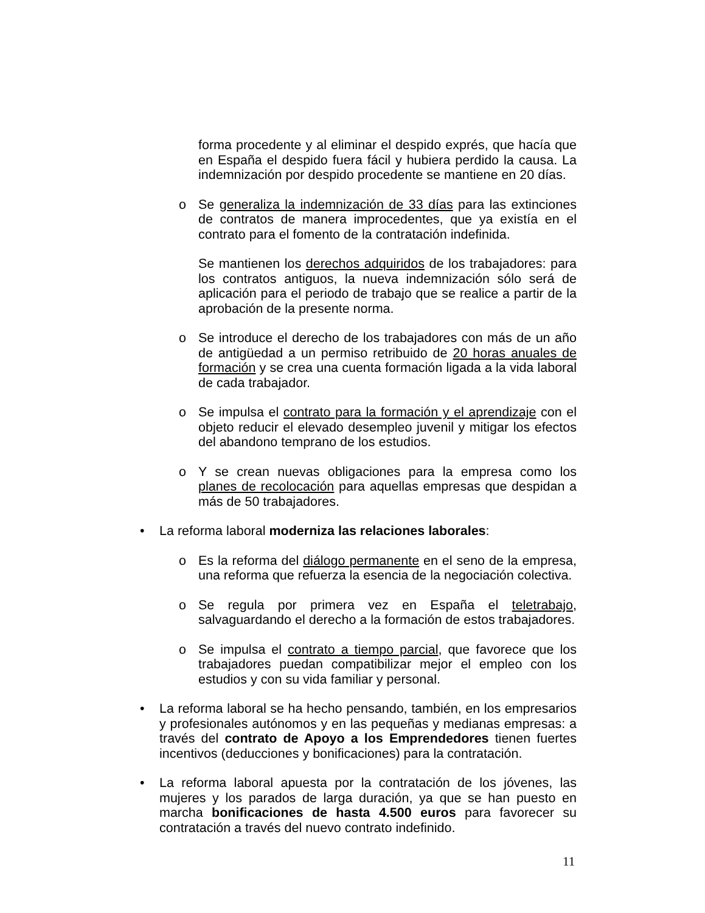forma procedente y al eliminar el despido exprés, que hacía que en España el despido fuera fácil y hubiera perdido la causa. La indemnización por despido procedente se mantiene en 20 días.
o Se generaliza la indemnización de 33 días para las extinciones de contratos de manera improcedentes, que ya existía en el contrato para el fomento de la contratación indefinida.
Se mantienen los derechos adquiridos de los trabajadores: para los contratos antiguos, la nueva indemnización sólo será de aplicación para el periodo de trabajo que se realice a partir de la aprobación de la presente norma.
o Se introduce el derecho de los trabajadores con más de un año de antigüedad a un permiso retribuido de 20 horas anuales de formación y se crea una cuenta formación ligada a la vida laboral de cada trabajador.
o Se impulsa el contrato para la formación y el aprendizaje con el objeto reducir el elevado desempleo juvenil y mitigar los efectos del abandono temprano de los estudios.
o Y se crean nuevas obligaciones para la empresa como los planes de recolocación para aquellas empresas que despidan a más de 50 trabajadores.
• La reforma laboral moderniza las relaciones laborales:
o Es la reforma del diálogo permanente en el seno de la empresa, una reforma que refuerza la esencia de la negociación colectiva.
o Se regula por primera vez en España el teletrabajo, salvaguardando el derecho a la formación de estos trabajadores.
o Se impulsa el contrato a tiempo parcial, que favorece que los trabajadores puedan compatibilizar mejor el empleo con los estudios y con su vida familiar y personal.
• La reforma laboral se ha hecho pensando, también, en los empresarios y profesionales autónomos y en las pequeñas y medianas empresas: a través del contrato de Apoyo a los Emprendedores tienen fuertes incentivos (deducciones y bonificaciones) para la contratación.
• La reforma laboral apuesta por la contratación de los jóvenes, las mujeres y los parados de larga duración, ya que se han puesto en marcha bonificaciones de hasta 4.500 euros para favorecer su contratación a través del nuevo contrato indefinido.
11